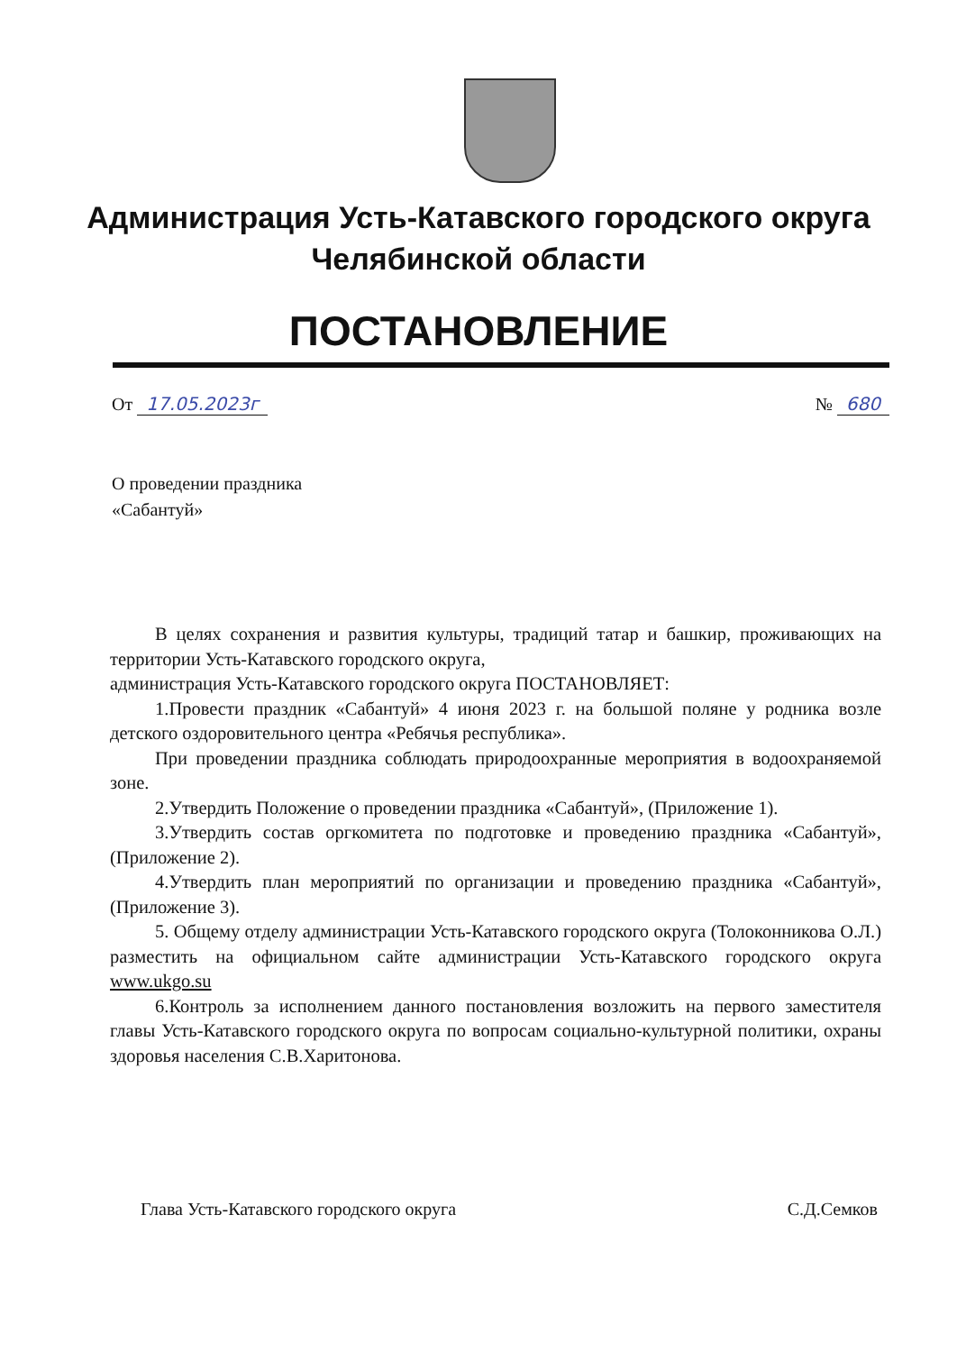Администрация Усть-Катавского городского округа
Челябинской области
ПОСТАНОВЛЕНИЕ
От 17.05.2023г № 680
О проведении праздника
«Сабантуй»
В целях сохранения и развития культуры, традиций татар и башкир, проживающих на территории Усть-Катавского городского округа,
администрация Усть-Катавского городского округа ПОСТАНОВЛЯЕТ:
1.Провести праздник «Сабантуй» 4 июня 2023 г. на большой поляне у родника возле детского оздоровительного центра «Ребячья республика».
При проведении праздника соблюдать природоохранные мероприятия в водоохраняемой зоне.
2.Утвердить Положение о проведении праздника «Сабантуй», (Приложение 1).
3.Утвердить состав оргкомитета по подготовке и проведению праздника «Сабантуй», (Приложение 2).
4.Утвердить план мероприятий по организации и проведению праздника «Сабантуй», (Приложение 3).
5. Общему отделу администрации Усть-Катавского городского округа (Толоконникова О.Л.) разместить на официальном сайте администрации Усть-Катавского городского округа www.ukgo.su
6.Контроль за исполнением данного постановления возложить на первого заместителя главы Усть-Катавского городского округа по вопросам социально-культурной политики, охраны здоровья населения С.В.Харитонова.
Глава Усть-Катавского городского округа С.Д.Семков